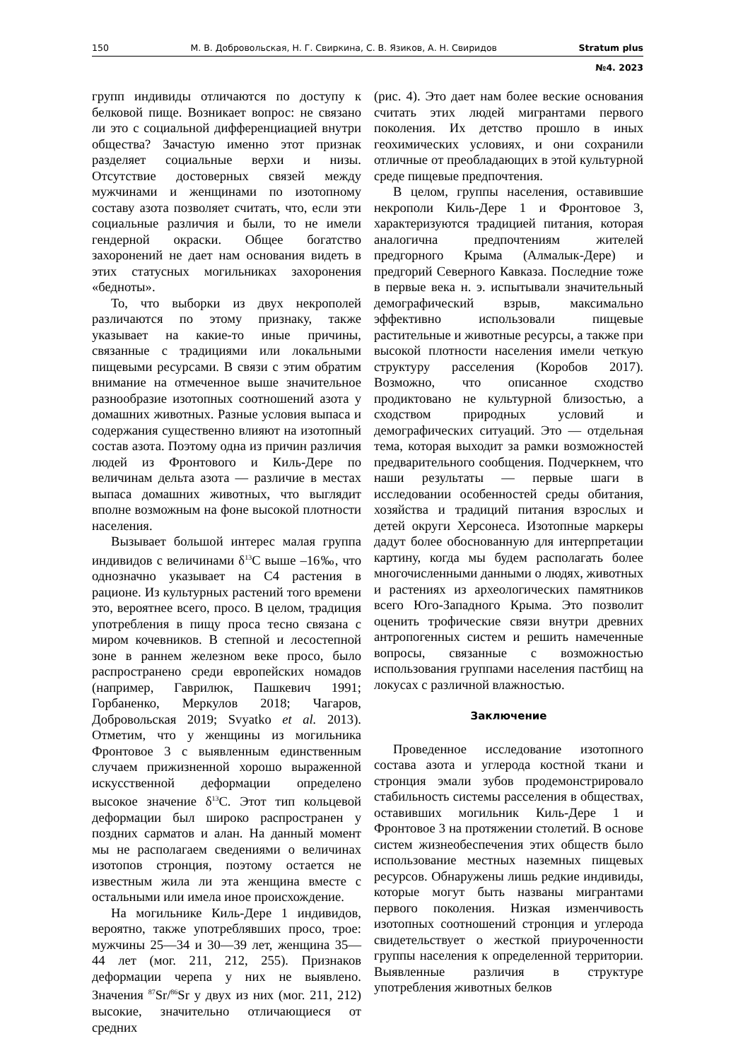150 М. В. Добровольская, Н. Г. Свиркина, С. В. Язиков, А. Н. Свиридов Stratum plus
№4. 2023
групп индивиды отличаются по доступу к белковой пище. Возникает вопрос: не связано ли это с социальной дифференциацией внутри общества? Зачастую именно этот признак разделяет социальные верхи и низы. Отсутствие достоверных связей между мужчинами и женщинами по изотопному составу азота позволяет считать, что, если эти социальные различия и были, то не имели гендерной окраски. Общее богатство захоронений не дает нам основания видеть в этих статусных могильниках захоронения «бедноты».
То, что выборки из двух некрополей различаются по этому признаку, также указывает на какие-то иные причины, связанные с традициями или локальными пищевыми ресурсами. В связи с этим обратим внимание на отмеченное выше значительное разнообразие изотопных соотношений азота у домашних животных. Разные условия выпаса и содержания существенно влияют на изотопный состав азота. Поэтому одна из причин различия людей из Фронтового и Киль-Дере по величинам дельта азота — различие в местах выпаса домашних животных, что выглядит вполне возможным на фоне высокой плотности населения.
Вызывает большой интерес малая группа индивидов с величинами δ<sup>13</sup>C выше –16‰, что однозначно указывает на C4 растения в рационе. Из культурных растений того времени это, вероятнее всего, просо. В целом, традиция употребления в пищу проса тесно связана с миром кочевников. В степной и лесостепной зоне в раннем железном веке просо, было распространено среди европейских номадов (например, Гаврилюк, Пашкевич 1991; Горбаненко, Меркулов 2018; Чагаров, Добровольская 2019; Svyatko et al. 2013). Отметим, что у женщины из могильника Фронтовое 3 с выявленным единственным случаем прижизненной хорошо выраженной искусственной деформации определено высокое значение δ<sup>13</sup>C. Этот тип кольцевой деформации был широко распространен у поздних сарматов и алан. На данный момент мы не располагаем сведениями о величинах изотопов стронция, поэтому остается не известным жила ли эта женщина вместе с остальными или имела иное происхождение.
На могильнике Киль-Дере 1 индивидов, вероятно, также употреблявших просо, трое: мужчины 25—34 и 30—39 лет, женщина 35—44 лет (мог. 211, 212, 255). Признаков деформации черепа у них не выявлено. Значения <sup>87</sup>Sr/<sup>86</sup>Sr у двух из них (мог. 211, 212) высокие, значительно отличающиеся от средних
(рис. 4). Это дает нам более веские основания считать этих людей мигрантами первого поколения. Их детство прошло в иных геохимических условиях, и они сохранили отличные от преобладающих в этой культурной среде пищевые предпочтения.
В целом, группы населения, оставившие некрополи Киль-Дере 1 и Фронтовое 3, характеризуются традицией питания, которая аналогична предпочтениям жителей предгорного Крыма (Алмалык-Дере) и предгорий Северного Кавказа. Последние тоже в первые века н. э. испытывали значительный демографический взрыв, максимально эффективно использовали пищевые растительные и животные ресурсы, а также при высокой плотности населения имели четкую структуру расселения (Коробов 2017). Возможно, что описанное сходство продиктовано не культурной близостью, а сходством природных условий и демографических ситуаций. Это — отдельная тема, которая выходит за рамки возможностей предварительного сообщения. Подчеркнем, что наши результаты — первые шаги в исследовании особенностей среды обитания, хозяйства и традиций питания взрослых и детей округи Херсонеса. Изотопные маркеры дадут более обоснованную для интерпретации картину, когда мы будем располагать более многочисленными данными о людях, животных и растениях из археологических памятников всего Юго-Западного Крыма. Это позволит оценить трофические связи внутри древних антропогенных систем и решить намеченные вопросы, связанные с возможностью использования группами населения пастбищ на локусах с различной влажностью.
Заключение
Проведенное исследование изотопного состава азота и углерода костной ткани и стронция эмали зубов продемонстрировало стабильность системы расселения в обществах, оставивших могильник Киль-Дере 1 и Фронтовое 3 на протяжении столетий. В основе систем жизнеобеспечения этих обществ было использование местных наземных пищевых ресурсов. Обнаружены лишь редкие индивиды, которые могут быть названы мигрантами первого поколения. Низкая изменчивость изотопных соотношений стронция и углерода свидетельствует о жесткой приуроченности группы населения к определенной территории. Выявленные различия в структуре употребления животных белков